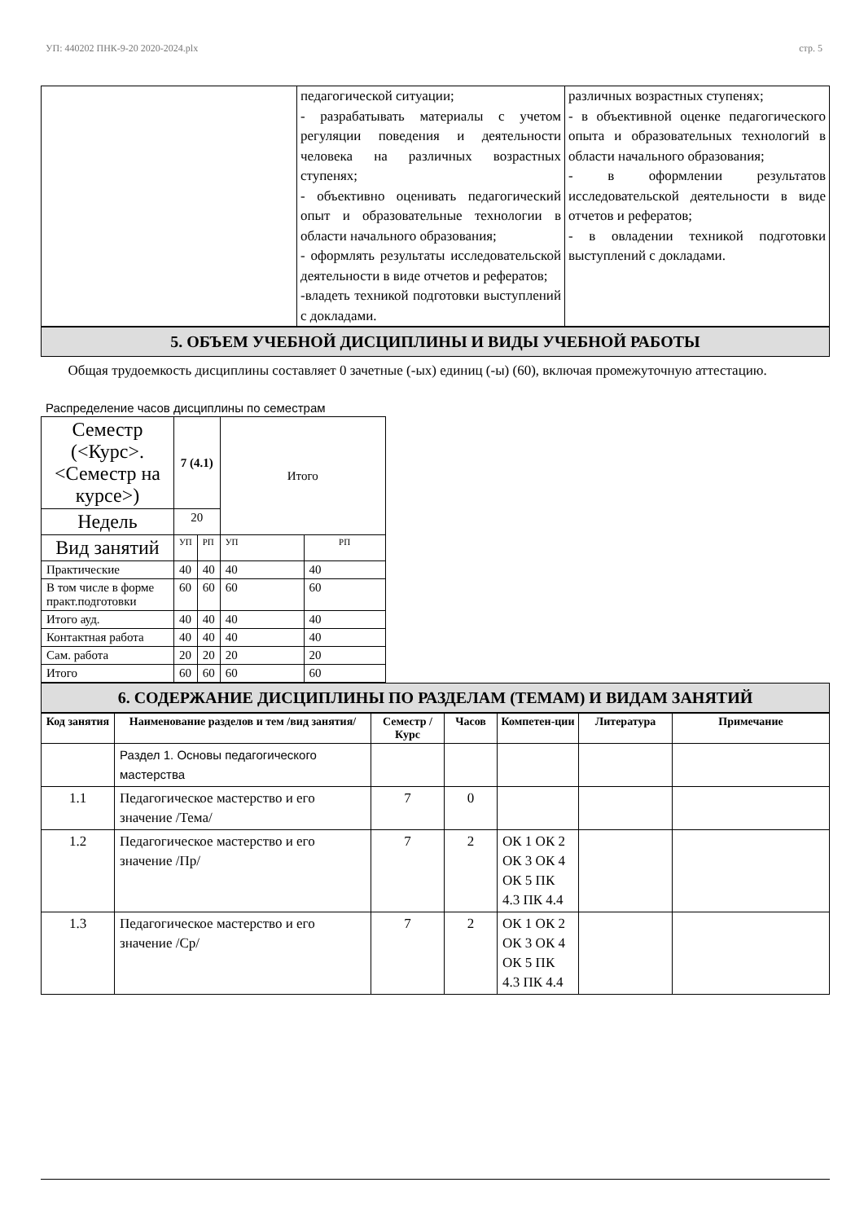УП: 440202 ПНК-9-20 2020-2024.plx стр. 5
| | педагогической ситуации; - разрабатывать материалы с учетом регуляции поведения и деятельности человека на различных возрастных ступенях; - объективно оценивать педагогический опыт и образовательные технологии в области начального образования; - оформлять результаты исследовательской деятельности в виде отчетов и рефератов; -владеть техникой подготовки выступлений с докладами. | различных возрастных ступенях; - в объективной оценке педагогического опыта и образовательных технологий в области начального образования; - в оформлении результатов исследовательской деятельности в виде отчетов и рефератов; - в овладении техникой подготовки выступлений с докладами. |
5. ОБЪЕМ УЧЕБНОЙ ДИСЦИПЛИНЫ И ВИДЫ УЧЕБНОЙ РАБОТЫ
Общая трудоемкость дисциплины составляет 0 зачетные (-ых) единиц (-ы) (60), включая промежуточную аттестацию.
Распределение часов дисциплины по семестрам
| Семестр (<Курс>.<Семестр на курсе>) | 7 (4.1) | | Итого | |
| Недель | 20 | | | |
| Вид занятий | УП | РП | УП | РП |
| Практические | 40 | 40 | 40 | 40 |
| В том числе в форме практ.подготовки | 60 | 60 | 60 | 60 |
| Итого ауд. | 40 | 40 | 40 | 40 |
| Контактная работа | 40 | 40 | 40 | 40 |
| Сам. работа | 20 | 20 | 20 | 20 |
| Итого | 60 | 60 | 60 | 60 |
6. СОДЕРЖАНИЕ ДИСЦИПЛИНЫ ПО РАЗДЕЛАМ (ТЕМАМ) И ВИДАМ ЗАНЯТИЙ
| Код занятия | Наименование разделов и тем /вид занятия/ | Семестр / Курс | Часов | Компетен-ции | Литература | Примечание |
| --- | --- | --- | --- | --- | --- | --- |
| | Раздел 1. Основы педагогического мастерства | | | | | |
| 1.1 | Педагогическое мастерство и его значение /Тема/ | 7 | 0 | | | |
| 1.2 | Педагогическое мастерство и его значение /Пр/ | 7 | 2 | ОК 1 ОК 2 ОК 3 ОК 4 ОК 5 ПК 4.3 ПК 4.4 | | |
| 1.3 | Педагогическое мастерство и его значение /Ср/ | 7 | 2 | ОК 1 ОК 2 ОК 3 ОК 4 ОК 5 ПК 4.3 ПК 4.4 | | |